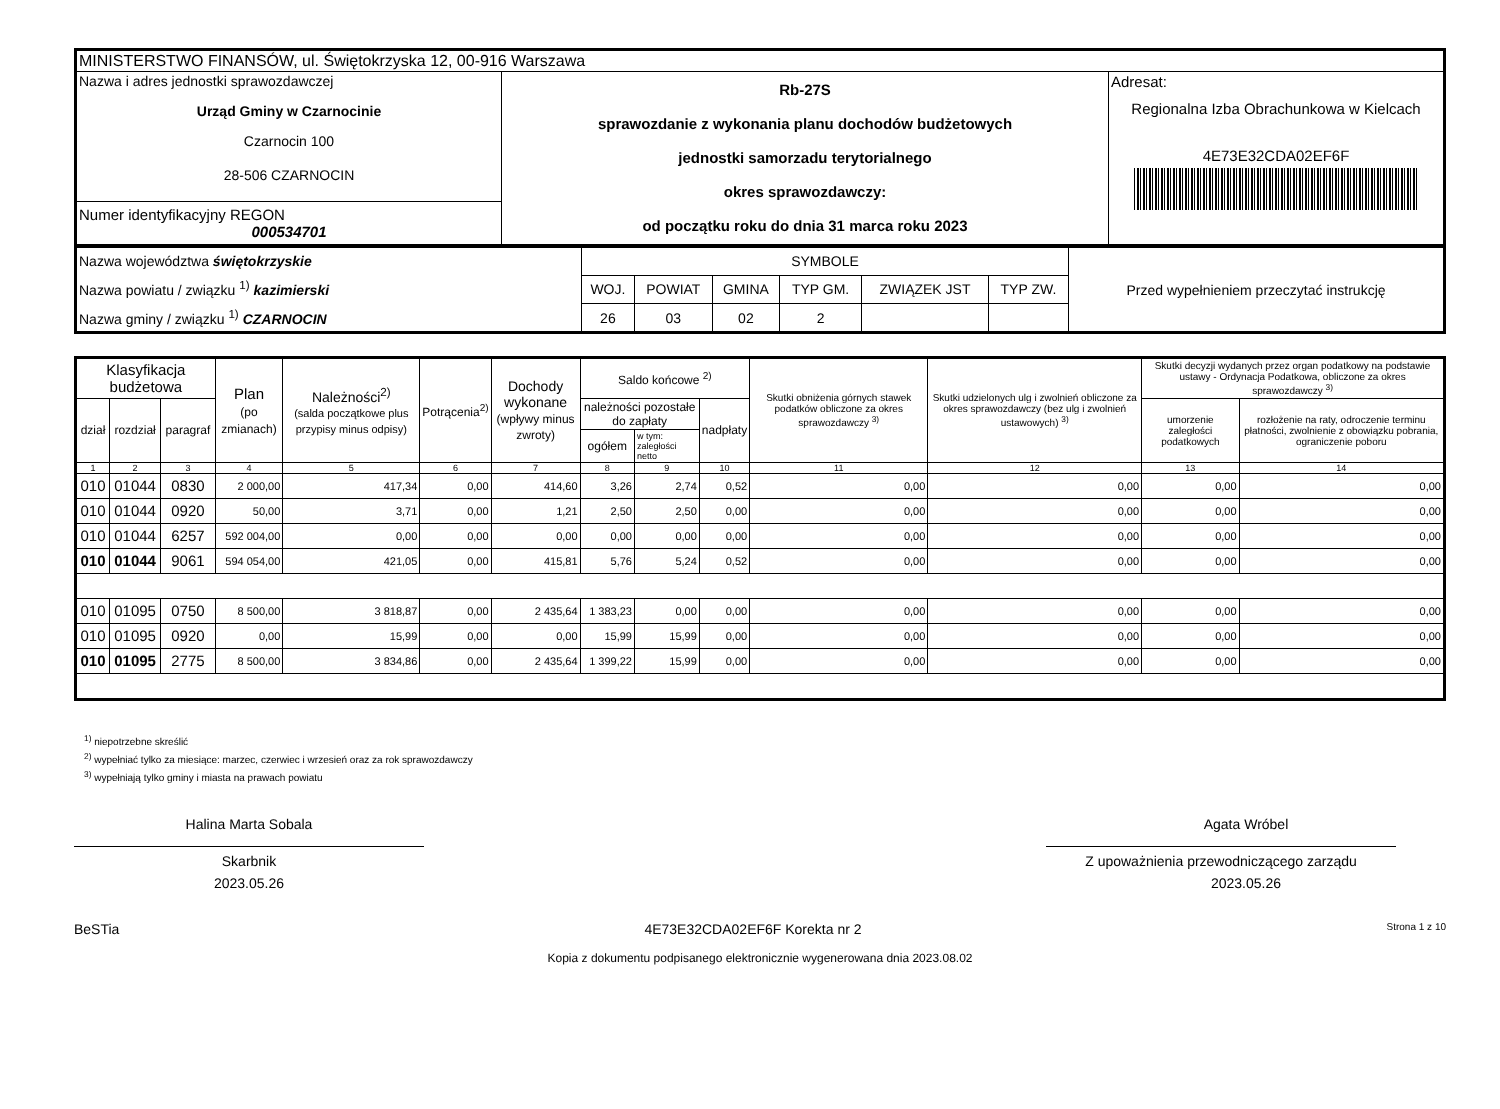| MINISTERSTWO FINANSÓW, ul. Świętokrzyska 12, 00-916 Warszawa | | |
| Nazwa i adres jednostki sprawozdawczej Urząd Gminy w Czarnocinie Czarnocin 100 28-506 CZARNOCIN | Rb-27S sprawozdanie z wykonania planu dochodów budżetowych jednostki samorzadu terytorialnego okres sprawozdawczy: od początku roku do dnia 31 marca roku 2023 | Adresat: Regionalna Izba Obrachunkowa w Kielcach 4E73E32CDA02EF6F |
| Numer identyfikacyjny REGON 000534701 | | |
| Nazwa województwa świętokrzyskie Nazwa powiatu / związku <sup>1)</sup> kazimierski Nazwa gminy / związku <sup>1)</sup> CZARNOCIN | SYMBOLE | | | | | | Przed wypełnieniem przeczytać instrukcję |
| | WOJ. | POWIAT | GMINA | TYP GM. | ZWIĄZEK JST | TYP ZW. | |
| | 26 | 03 | 02 | 2 | | | |
| Klasyfikacja budżetowa | | | Plan (po zmianach) | Należności<sup>2)</sup> (salda początkowe plus przypisy minus odpisy) | Potrącenia<sup>2)</sup> | Dochody wykonane (wpływy minus zwroty) | Saldo końcowe <sup>2)</sup> | | | Skutki obniżenia górnych stawek podatków obliczone za okres sprawozdawczy <sup>3)</sup> | Skutki udzielonych ulg i zwolnień obliczone za okres sprawozdawczy (bez ulg i zwolnień ustawowych) <sup>3)</sup> | Skutki decyzji wydanych przez organ podatkowy na podstawie ustawy - Ordynacja Podatkowa, obliczone za okres sprawozdawczy <sup>3)</sup> | |
| --- | --- | --- | --- | --- | --- | --- | --- | --- | --- | --- | --- | --- | --- |
| dział | rozdział | paragraf | | | | | należności pozostałe do zapłaty | | nadpłaty | | | umorzenie zaległości podatkowych | rozłożenie na raty, odroczenie terminu płatności, zwolnienie z obowiązku pobrania, ograniczenie poboru |
| | | | | | | | ogółem | w tym: zaległości netto | | | | | |
| 1 | 2 | 3 | 4 | 5 | 6 | 7 | 8 | 9 | 10 | 11 | 12 | 13 | 14 |
| 010 | 01044 | 0830 | 2 000,00 | 417,34 | 0,00 | 414,60 | 3,26 | 2,74 | 0,52 | 0,00 | 0,00 | 0,00 | 0,00 |
| 010 | 01044 | 0920 | 50,00 | 3,71 | 0,00 | 1,21 | 2,50 | 2,50 | 0,00 | 0,00 | 0,00 | 0,00 | 0,00 |
| 010 | 01044 | 6257 | 592 004,00 | 0,00 | 0,00 | 0,00 | 0,00 | 0,00 | 0,00 | 0,00 | 0,00 | 0,00 | 0,00 |
| 010 | 01044 | 9061 | 594 054,00 | 421,05 | 0,00 | 415,81 | 5,76 | 5,24 | 0,52 | 0,00 | 0,00 | 0,00 | 0,00 |
| 010 | 01095 | 0750 | 8 500,00 | 3 818,87 | 0,00 | 2 435,64 | 1 383,23 | 0,00 | 0,00 | 0,00 | 0,00 | 0,00 | 0,00 |
| 010 | 01095 | 0920 | 0,00 | 15,99 | 0,00 | 0,00 | 15,99 | 15,99 | 0,00 | 0,00 | 0,00 | 0,00 | 0,00 |
| 010 | 01095 | 2775 | 8 500,00 | 3 834,86 | 0,00 | 2 435,64 | 1 399,22 | 15,99 | 0,00 | 0,00 | 0,00 | 0,00 | 0,00 |
<sup>1)</sup> niepotrzebne skreślić
<sup>2)</sup> wypełniać tylko za miesiące: marzec, czerwiec i wrzesień oraz za rok sprawozdawczy
<sup>3)</sup> wypełniają tylko gminy i miasta na prawach powiatu
Halina Marta Sobala
Skarbnik
2023.05.26
Agata Wróbel
Z upoważnienia przewodniczącego zarządu
2023.05.26
BeSTia 4E73E32CDA02EF6F Korekta nr 2 Strona 1 z 10
Kopia z dokumentu podpisanego elektronicznie wygenerowana dnia 2023.08.02